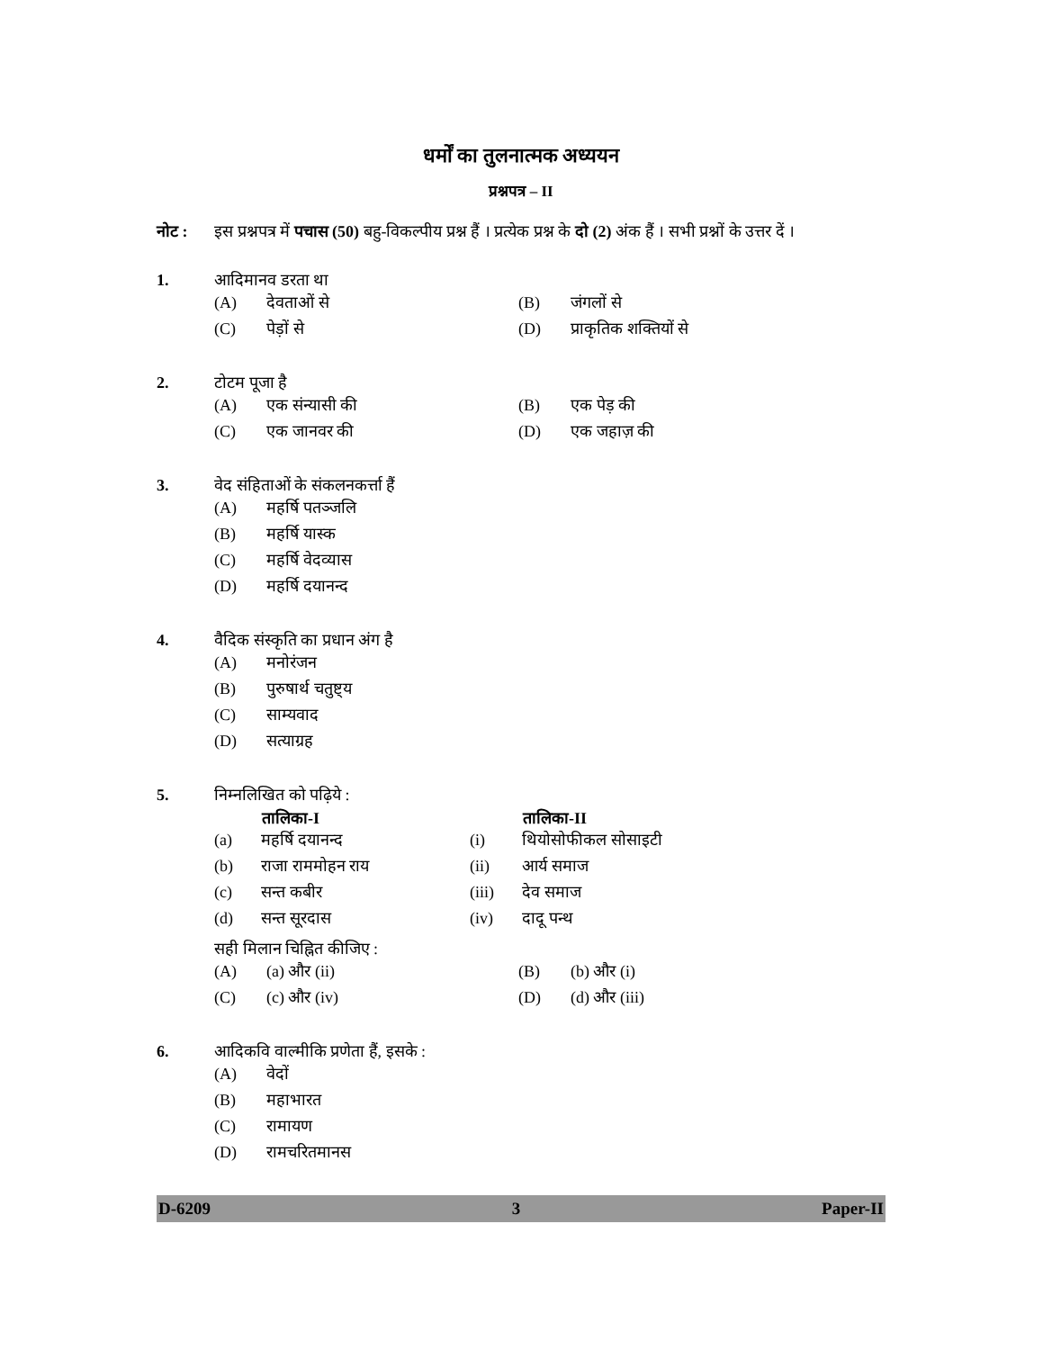धर्मों का तुलनात्मक अध्ययन
प्रश्नपत्र – II
नोट : इस प्रश्नपत्र में पचास (50) बहु-विकल्पीय प्रश्न हैं । प्रत्येक प्रश्न के दो (2) अंक हैं । सभी प्रश्नों के उत्तर दें ।
1. आदिमानव डरता था
| (A) | देवताओं से | (B) | जंगलों से |
| (C) | पेड़ों से | (D) | प्राकृतिक शक्तियों से |
2. टोटम पूजा है
| (A) | एक संन्यासी की | (B) | एक पेड़ की |
| (C) | एक जानवर की | (D) | एक जहाज़ की |
3. वेद संहिताओं के संकलनकर्त्ता हैं
| (A) | महर्षि पतञ्जलि |
| (B) | महर्षि यास्क |
| (C) | महर्षि वेदव्यास |
| (D) | महर्षि दयानन्द |
4. वैदिक संस्कृति का प्रधान अंग है
| (A) | मनोरंजन |
| (B) | पुरुषार्थ चतुष्ट्य |
| (C) | साम्यवाद |
| (D) | सत्याग्रह |
5. निम्नलिखित को पढ़िये :
| | तालिका-I | | तालिका-II |
| --- | --- | --- | --- |
| (a) | महर्षि दयानन्द | (i) | थियोसोफीकल सोसाइटी |
| (b) | राजा राममोहन राय | (ii) | आर्य समाज |
| (c) | सन्त कबीर | (iii) | देव समाज |
| (d) | सन्त सूरदास | (iv) | दादू पन्थ |
सही मिलान चिह्नित कीजिए :
| (A) | (a) और (ii) | (B) | (b) और (i) |
| (C) | (c) और (iv) | (D) | (d) और (iii) |
6. आदिकवि वाल्मीकि प्रणेता हैं, इसके :
| (A) | वेदों |
| (B) | महाभारत |
| (C) | रामायण |
| (D) | रामचरितमानस |
D-6209 3 Paper-II